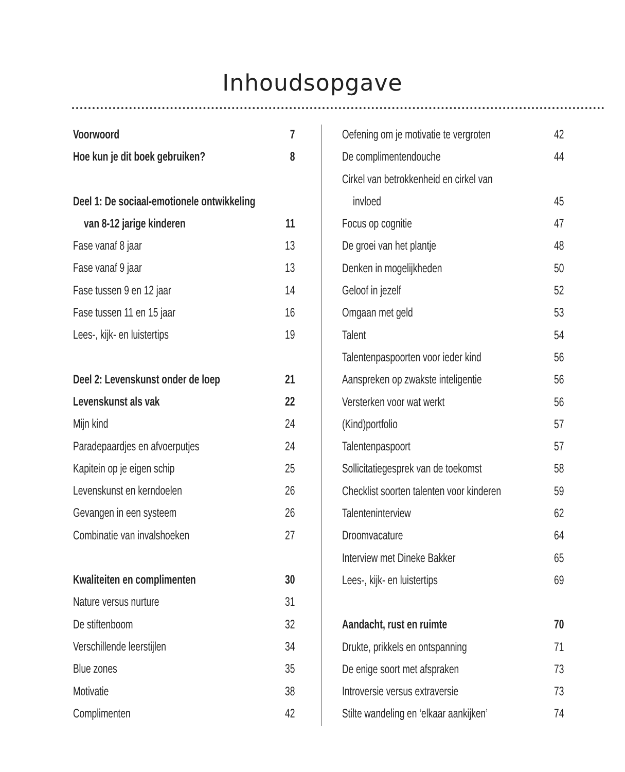Inhoudsopgave
Voorwoord 7
Hoe kun je dit boek gebruiken? 8
Deel 1: De sociaal-emotionele ontwikkeling
van 8-12 jarige kinderen 11
Fase vanaf 8 jaar 13
Fase vanaf 9 jaar 13
Fase tussen 9 en 12 jaar 14
Fase tussen 11 en 15 jaar 16
Lees-, kijk- en luistertips 19
Deel 2: Levenskunst onder de loep 21
Levenskunst als vak 22
Mijn kind 24
Paradepaardjes en afvoerputjes 24
Kapitein op je eigen schip 25
Levenskunst en kerndoelen 26
Gevangen in een systeem 26
Combinatie van invalshoeken 27
Kwaliteiten en complimenten 30
Nature versus nurture 31
De stiftenboom 32
Verschillende leerstijlen 34
Blue zones 35
Motivatie 38
Complimenten 42
Oefening om je motivatie te vergroten 42
De complimentendouche 44
Cirkel van betrokkenheid en cirkel van
invloed 45
Focus op cognitie 47
De groei van het plantje 48
Denken in mogelijkheden 50
Geloof in jezelf 52
Omgaan met geld 53
Talent 54
Talentenpaspoorten voor ieder kind 56
Aanspreken op zwakste inteligentie 56
Versterken voor wat werkt 56
(Kind)portfolio 57
Talentenpaspoort 57
Sollicitatiegesprek van de toekomst 58
Checklist soorten talenten voor kinderen 59
Talenteninterview 62
Droomvacature 64
Interview met Dineke Bakker 65
Lees-, kijk- en luistertips 69
Aandacht, rust en ruimte 70
Drukte, prikkels en ontspanning 71
De enige soort met afspraken 73
Introversie versus extraversie 73
Stilte wandeling en ‘elkaar aankijken’ 74